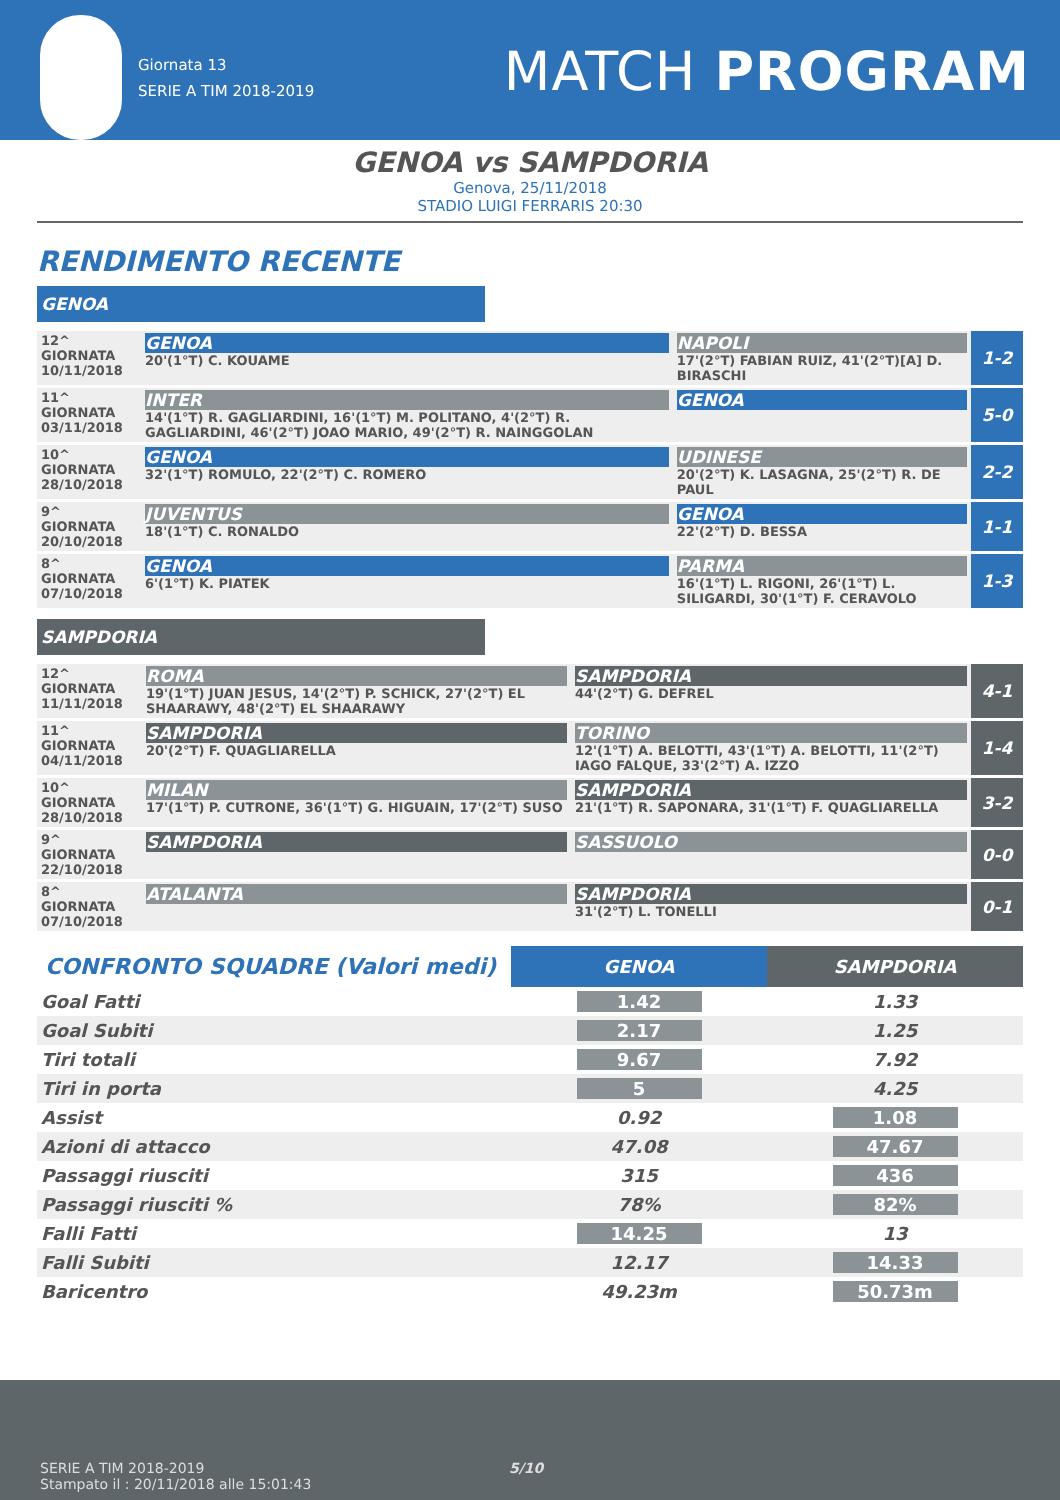Giornata 13
SERIE A TIM 2018-2019
MATCH PROGRAM
GENOA vs SAMPDORIA
Genova, 25/11/2018
STADIO LUIGI FERRARIS 20:30
RENDIMENTO RECENTE
GENOA
| 12^ GIORNATA 10/11/2018 | GENOA 20'(1°T) C. KOUAME | NAPOLI 17'(2°T) FABIAN RUIZ, 41'(2°T)[A] D. BIRASCHI | 1-2 |
| 11^ GIORNATA 03/11/2018 | INTER 14'(1°T) R. GAGLIARDINI, 16'(1°T) M. POLITANO, 4'(2°T) R. GAGLIARDINI, 46'(2°T) JOAO MARIO, 49'(2°T) R. NAINGGOLAN | GENOA | 5-0 |
| 10^ GIORNATA 28/10/2018 | GENOA 32'(1°T) ROMULO, 22'(2°T) C. ROMERO | UDINESE 20'(2°T) K. LASAGNA, 25'(2°T) R. DE PAUL | 2-2 |
| 9^ GIORNATA 20/10/2018 | JUVENTUS 18'(1°T) C. RONALDO | GENOA 22'(2°T) D. BESSA | 1-1 |
| 8^ GIORNATA 07/10/2018 | GENOA 6'(1°T) K. PIATEK | PARMA 16'(1°T) L. RIGONI, 26'(1°T) L. SILIGARDI, 30'(1°T) F. CERAVOLO | 1-3 |
SAMPDORIA
| 12^ GIORNATA 11/11/2018 | ROMA 19'(1°T) JUAN JESUS, 14'(2°T) P. SCHICK, 27'(2°T) EL SHAARAWY, 48'(2°T) EL SHAARAWY | SAMPDORIA 44'(2°T) G. DEFREL | 4-1 |
| 11^ GIORNATA 04/11/2018 | SAMPDORIA 20'(2°T) F. QUAGLIARELLA | TORINO 12'(1°T) A. BELOTTI, 43'(1°T) A. BELOTTI, 11'(2°T) IAGO FALQUE, 33'(2°T) A. IZZO | 1-4 |
| 10^ GIORNATA 28/10/2018 | MILAN 17'(1°T) P. CUTRONE, 36'(1°T) G. HIGUAIN, 17'(2°T) SUSO | SAMPDORIA 21'(1°T) R. SAPONARA, 31'(1°T) F. QUAGLIARELLA | 3-2 |
| 9^ GIORNATA 22/10/2018 | SAMPDORIA | SASSUOLO | 0-0 |
| 8^ GIORNATA 07/10/2018 | ATALANTA | SAMPDORIA 31'(2°T) L. TONELLI | 0-1 |
| CONFRONTO SQUADRE (Valori medi) | GENOA | SAMPDORIA |
| --- | --- | --- |
| Goal Fatti | 1.42 | 1.33 |
| Goal Subiti | 2.17 | 1.25 |
| Tiri totali | 9.67 | 7.92 |
| Tiri in porta | 5 | 4.25 |
| Assist | 0.92 | 1.08 |
| Azioni di attacco | 47.08 | 47.67 |
| Passaggi riusciti | 315 | 436 |
| Passaggi riusciti % | 78% | 82% |
| Falli Fatti | 14.25 | 13 |
| Falli Subiti | 12.17 | 14.33 |
| Baricentro | 49.23m | 50.73m |
SERIE A TIM 2018-2019 5/10
Stampato il : 20/11/2018 alle 15:01:43